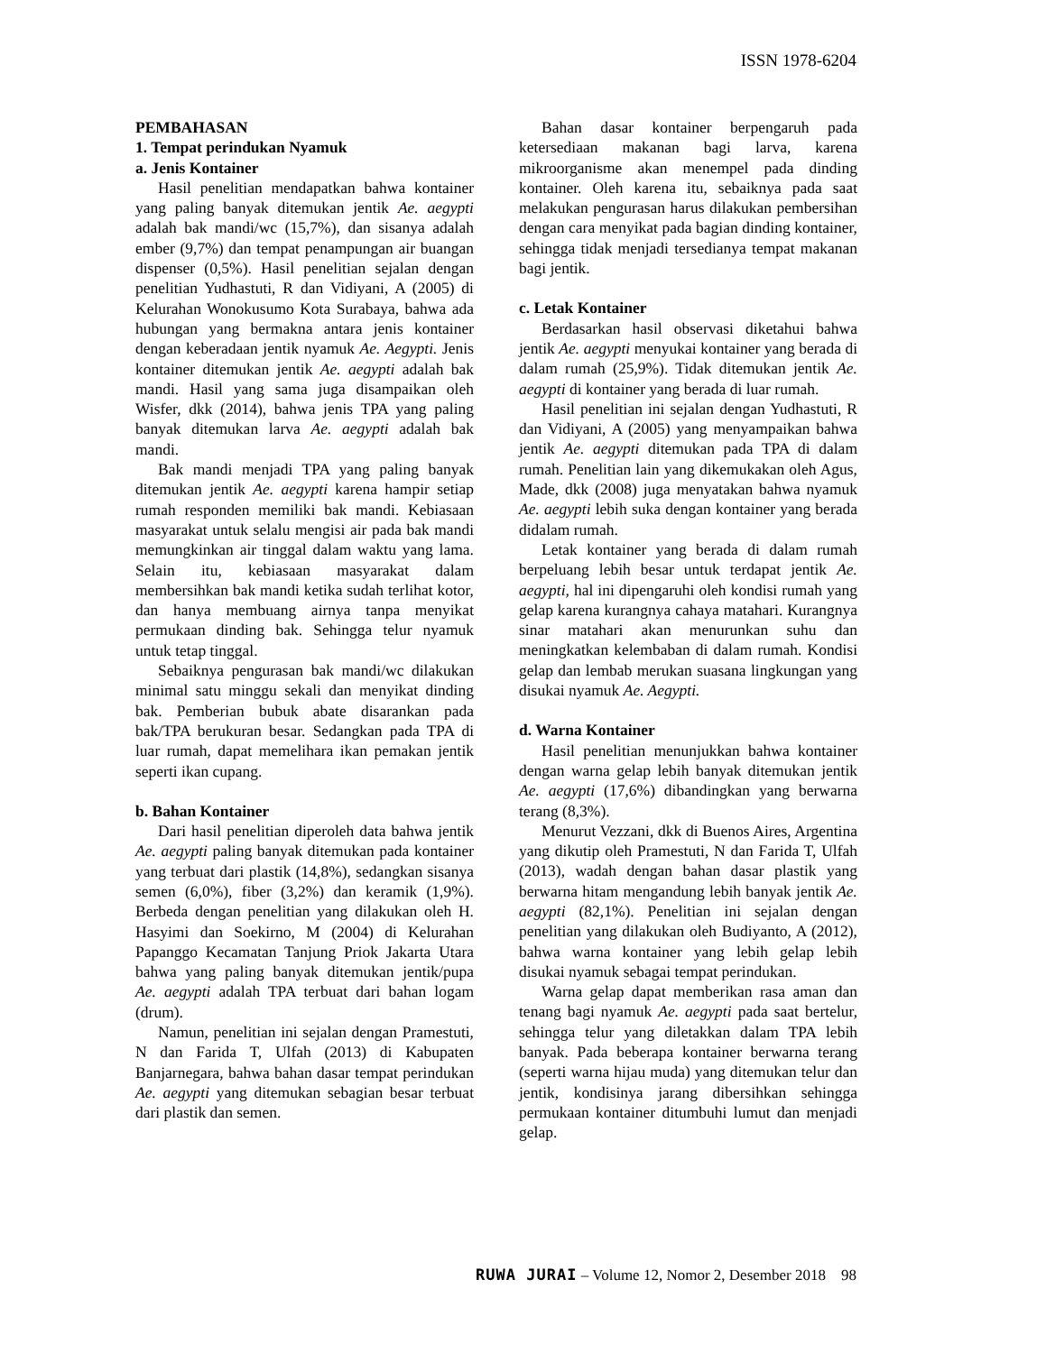ISSN 1978-6204
PEMBAHASAN
1. Tempat perindukan Nyamuk
a. Jenis Kontainer
Hasil penelitian mendapatkan bahwa kontainer yang paling banyak ditemukan jentik Ae. aegypti adalah bak mandi/wc (15,7%), dan sisanya adalah ember (9,7%) dan tempat penampungan air buangan dispenser (0,5%). Hasil penelitian sejalan dengan penelitian Yudhastuti, R dan Vidiyani, A (2005) di Kelurahan Wonokusumo Kota Surabaya, bahwa ada hubungan yang bermakna antara jenis kontainer dengan keberadaan jentik nyamuk Ae. Aegypti. Jenis kontainer ditemukan jentik Ae. aegypti adalah bak mandi. Hasil yang sama juga disampaikan oleh Wisfer, dkk (2014), bahwa jenis TPA yang paling banyak ditemukan larva Ae. aegypti adalah bak mandi.
Bak mandi menjadi TPA yang paling banyak ditemukan jentik Ae. aegypti karena hampir setiap rumah responden memiliki bak mandi. Kebiasaan masyarakat untuk selalu mengisi air pada bak mandi memungkinkan air tinggal dalam waktu yang lama. Selain itu, kebiasaan masyarakat dalam membersihkan bak mandi ketika sudah terlihat kotor, dan hanya membuang airnya tanpa menyikat permukaan dinding bak. Sehingga telur nyamuk untuk tetap tinggal.
Sebaiknya pengurasan bak mandi/wc dilakukan minimal satu minggu sekali dan menyikat dinding bak. Pemberian bubuk abate disarankan pada bak/TPA berukuran besar. Sedangkan pada TPA di luar rumah, dapat memelihara ikan pemakan jentik seperti ikan cupang.
b. Bahan Kontainer
Dari hasil penelitian diperoleh data bahwa jentik Ae. aegypti paling banyak ditemukan pada kontainer yang terbuat dari plastik (14,8%), sedangkan sisanya semen (6,0%), fiber (3,2%) dan keramik (1,9%). Berbeda dengan penelitian yang dilakukan oleh H. Hasyimi dan Soekirno, M (2004) di Kelurahan Papanggo Kecamatan Tanjung Priok Jakarta Utara bahwa yang paling banyak ditemukan jentik/pupa Ae. aegypti adalah TPA terbuat dari bahan logam (drum).
Namun, penelitian ini sejalan dengan Pramestuti, N dan Farida T, Ulfah (2013) di Kabupaten Banjarnegara, bahwa bahan dasar tempat perindukan Ae. aegypti yang ditemukan sebagian besar terbuat dari plastik dan semen.
Bahan dasar kontainer berpengaruh pada ketersediaan makanan bagi larva, karena mikroorganisme akan menempel pada dinding kontainer. Oleh karena itu, sebaiknya pada saat melakukan pengurasan harus dilakukan pembersihan dengan cara menyikat pada bagian dinding kontainer, sehingga tidak menjadi tersedianya tempat makanan bagi jentik.
c. Letak Kontainer
Berdasarkan hasil observasi diketahui bahwa jentik Ae. aegypti menyukai kontainer yang berada di dalam rumah (25,9%). Tidak ditemukan jentik Ae. aegypti di kontainer yang berada di luar rumah.
Hasil penelitian ini sejalan dengan Yudhastuti, R dan Vidiyani, A (2005) yang menyampaikan bahwa jentik Ae. aegypti ditemukan pada TPA di dalam rumah. Penelitian lain yang dikemukakan oleh Agus, Made, dkk (2008) juga menyatakan bahwa nyamuk Ae. aegypti lebih suka dengan kontainer yang berada didalam rumah.
Letak kontainer yang berada di dalam rumah berpeluang lebih besar untuk terdapat jentik Ae. aegypti, hal ini dipengaruhi oleh kondisi rumah yang gelap karena kurangnya cahaya matahari. Kurangnya sinar matahari akan menurunkan suhu dan meningkatkan kelembaban di dalam rumah. Kondisi gelap dan lembab merukan suasana lingkungan yang disukai nyamuk Ae. Aegypti.
d. Warna Kontainer
Hasil penelitian menunjukkan bahwa kontainer dengan warna gelap lebih banyak ditemukan jentik Ae. aegypti (17,6%) dibandingkan yang berwarna terang (8,3%).
Menurut Vezzani, dkk di Buenos Aires, Argentina yang dikutip oleh Pramestuti, N dan Farida T, Ulfah (2013), wadah dengan bahan dasar plastik yang berwarna hitam mengandung lebih banyak jentik Ae. aegypti (82,1%). Penelitian ini sejalan dengan penelitian yang dilakukan oleh Budiyanto, A (2012), bahwa warna kontainer yang lebih gelap lebih disukai nyamuk sebagai tempat perindukan.
Warna gelap dapat memberikan rasa aman dan tenang bagi nyamuk Ae. aegypti pada saat bertelur, sehingga telur yang diletakkan dalam TPA lebih banyak. Pada beberapa kontainer berwarna terang (seperti warna hijau muda) yang ditemukan telur dan jentik, kondisinya jarang dibersihkan sehingga permukaan kontainer ditumbuhi lumut dan menjadi gelap.
RUWA JURAI – Volume 12, Nomor 2, Desember 2018 98